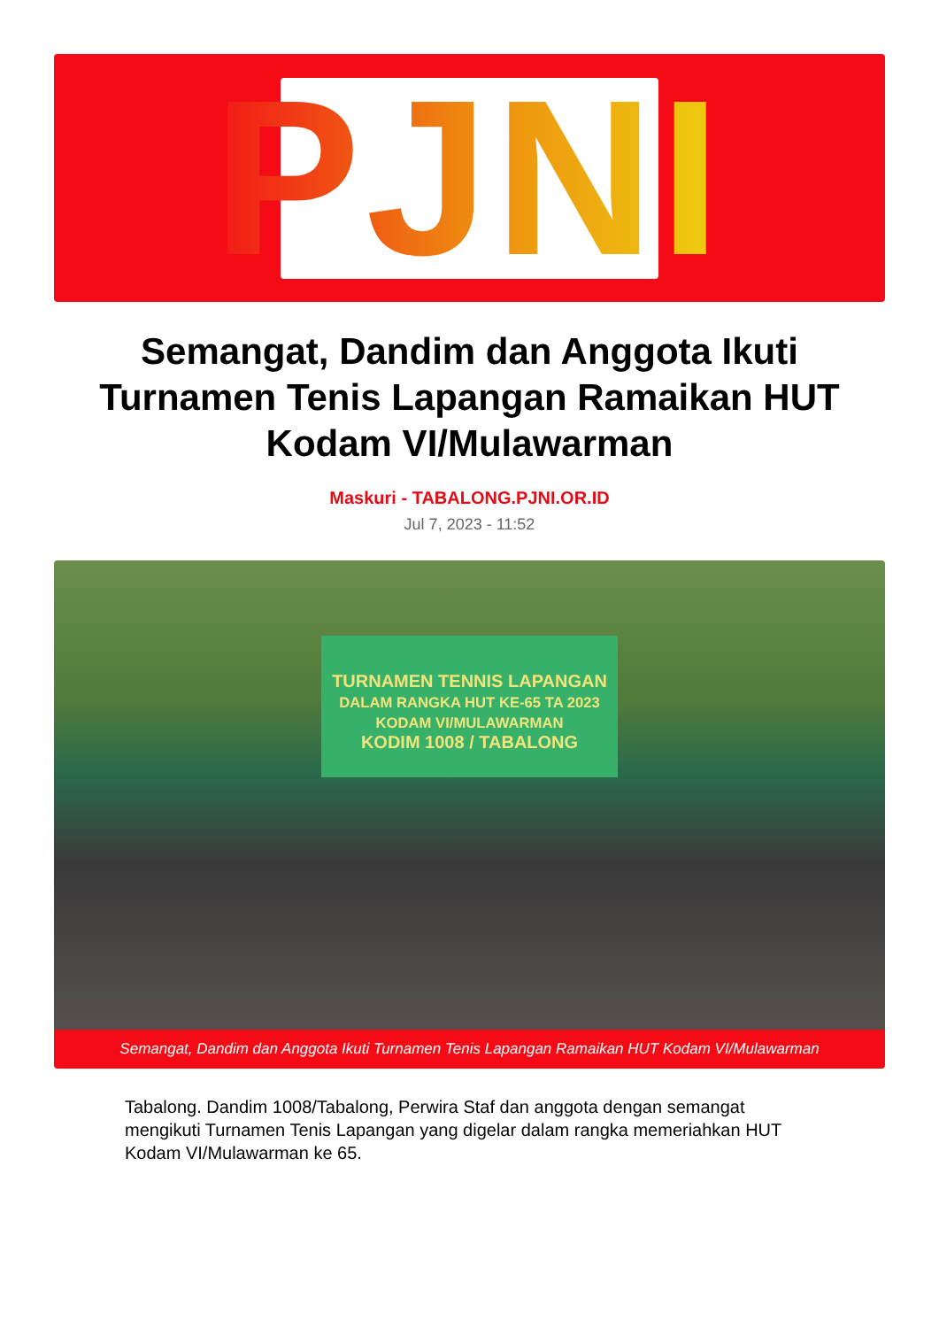PJNI
Semangat, Dandim dan Anggota Ikuti Turnamen Tenis Lapangan Ramaikan HUT Kodam VI/Mulawarman
Maskuri - TABALONG.PJNI.OR.ID
Jul 7, 2023 - 11:52
TURNAMEN TENNIS LAPANGAN
DALAM RANGKA HUT KE-65 TA 2023 KODAM VI/MULAWARMAN
KODIM 1008 / TABALONG
Semangat, Dandim dan Anggota Ikuti Turnamen Tenis Lapangan Ramaikan HUT Kodam VI/Mulawarman
Tabalong. Dandim 1008/Tabalong, Perwira Staf dan anggota dengan semangat mengikuti Turnamen Tenis Lapangan yang digelar dalam rangka memeriahkan HUT Kodam VI/Mulawarman ke 65.